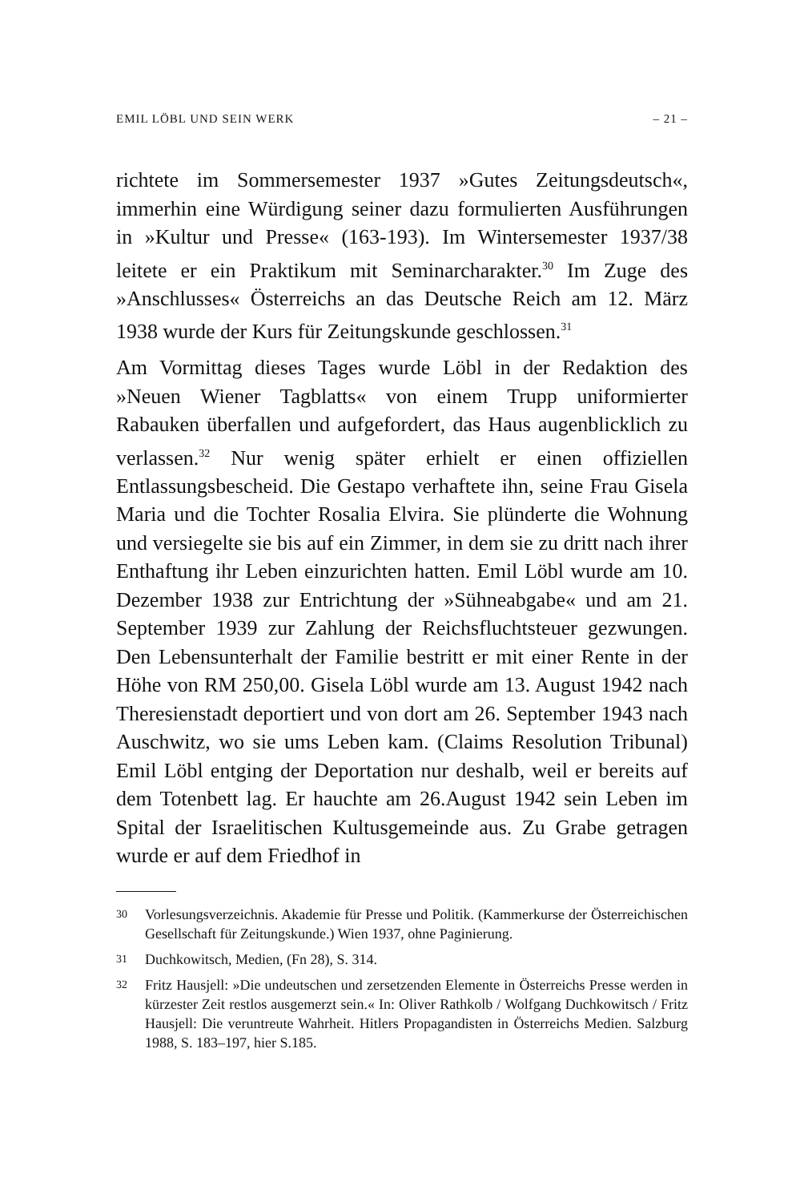EMIL LÖBL UND SEIN WERK – 21 –
richtete im Sommersemester 1937 »Gutes Zeitungsdeutsch«, immerhin eine Würdigung seiner dazu formulierten Ausführungen in »Kultur und Presse« (163-193). Im Wintersemester 1937/38 leitete er ein Praktikum mit Seminarcharakter.<sup>30</sup> Im Zuge des »Anschlusses« Österreichs an das Deutsche Reich am 12. März 1938 wurde der Kurs für Zeitungskunde geschlossen.<sup>31</sup>
Am Vormittag dieses Tages wurde Löbl in der Redaktion des »Neuen Wiener Tagblatts« von einem Trupp uniformierter Rabauken überfallen und aufgefordert, das Haus augenblicklich zu verlassen.<sup>32</sup> Nur wenig später erhielt er einen offiziellen Entlassungsbescheid. Die Gestapo verhaftete ihn, seine Frau Gisela Maria und die Tochter Rosalia Elvira. Sie plünderte die Wohnung und versiegelte sie bis auf ein Zimmer, in dem sie zu dritt nach ihrer Enthaftung ihr Leben einzurichten hatten. Emil Löbl wurde am 10. Dezember 1938 zur Entrichtung der »Sühneabgabe« und am 21. September 1939 zur Zahlung der Reichsfluchtsteuer gezwungen. Den Lebensunterhalt der Familie bestritt er mit einer Rente in der Höhe von RM 250,00. Gisela Löbl wurde am 13. August 1942 nach Theresienstadt deportiert und von dort am 26. September 1943 nach Auschwitz, wo sie ums Leben kam. (Claims Resolution Tribunal) Emil Löbl entging der Deportation nur deshalb, weil er bereits auf dem Totenbett lag. Er hauchte am 26.August 1942 sein Leben im Spital der Israelitischen Kultusgemeinde aus. Zu Grabe getragen wurde er auf dem Friedhof in
30 Vorlesungsverzeichnis. Akademie für Presse und Politik. (Kammerkurse der Österreichischen Gesellschaft für Zeitungskunde.) Wien 1937, ohne Paginierung.
31 Duchkowitsch, Medien, (Fn 28), S. 314.
32 Fritz Hausjell: »Die undeutschen und zersetzenden Elemente in Österreichs Presse werden in kürzester Zeit restlos ausgemerzt sein.« In: Oliver Rathkolb / Wolfgang Duchkowitsch / Fritz Hausjell: Die veruntreute Wahrheit. Hitlers Propagandisten in Österreichs Medien. Salzburg 1988, S. 183–197, hier S.185.